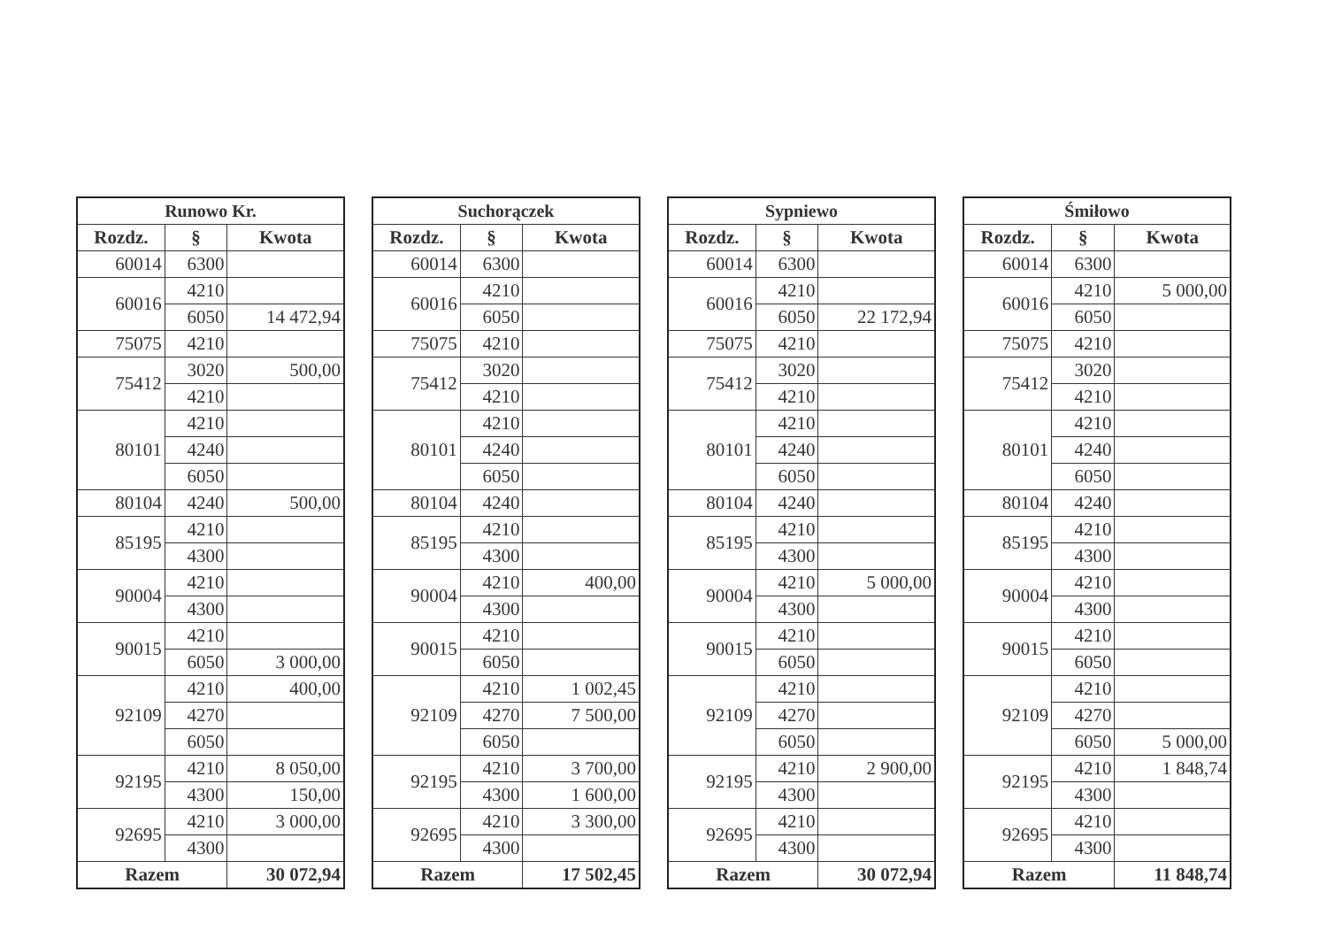| Runowo Kr. | | |
| --- | --- | --- |
| Rozdz. | § | Kwota |
| 60014 | 6300 | |
| 60016 | 4210 | |
| | 6050 | 14 472,94 |
| 75075 | 4210 | |
| 75412 | 3020 | 500,00 |
| | 4210 | |
| 80101 | 4210 | |
| | 4240 | |
| | 6050 | |
| 80104 | 4240 | 500,00 |
| 85195 | 4210 | |
| | 4300 | |
| 90004 | 4210 | |
| | 4300 | |
| 90015 | 4210 | |
| | 6050 | 3 000,00 |
| 92109 | 4210 | 400,00 |
| | 4270 | |
| | 6050 | |
| 92195 | 4210 | 8 050,00 |
| | 4300 | 150,00 |
| 92695 | 4210 | 3 000,00 |
| | 4300 | |
| Razem | | 30 072,94 |
| Suchorączek | | |
| --- | --- | --- |
| Rozdz. | § | Kwota |
| 60014 | 6300 | |
| 60016 | 4210 | |
| | 6050 | |
| 75075 | 4210 | |
| 75412 | 3020 | |
| | 4210 | |
| 80101 | 4210 | |
| | 4240 | |
| | 6050 | |
| 80104 | 4240 | |
| 85195 | 4210 | |
| | 4300 | |
| 90004 | 4210 | 400,00 |
| | 4300 | |
| 90015 | 4210 | |
| | 6050 | |
| 92109 | 4210 | 1 002,45 |
| | 4270 | 7 500,00 |
| | 6050 | |
| 92195 | 4210 | 3 700,00 |
| | 4300 | 1 600,00 |
| 92695 | 4210 | 3 300,00 |
| | 4300 | |
| Razem | | 17 502,45 |
| Sypniewo | | |
| --- | --- | --- |
| Rozdz. | § | Kwota |
| 60014 | 6300 | |
| 60016 | 4210 | |
| | 6050 | 22 172,94 |
| 75075 | 4210 | |
| 75412 | 3020 | |
| | 4210 | |
| 80101 | 4210 | |
| | 4240 | |
| | 6050 | |
| 80104 | 4240 | |
| 85195 | 4210 | |
| | 4300 | |
| 90004 | 4210 | 5 000,00 |
| | 4300 | |
| 90015 | 4210 | |
| | 6050 | |
| 92109 | 4210 | |
| | 4270 | |
| | 6050 | |
| 92195 | 4210 | 2 900,00 |
| | 4300 | |
| 92695 | 4210 | |
| | 4300 | |
| Razem | | 30 072,94 |
| Śmiłowo | | |
| --- | --- | --- |
| Rozdz. | § | Kwota |
| 60014 | 6300 | |
| 60016 | 4210 | 5 000,00 |
| | 6050 | |
| 75075 | 4210 | |
| 75412 | 3020 | |
| | 4210 | |
| 80101 | 4210 | |
| | 4240 | |
| | 6050 | |
| 80104 | 4240 | |
| 85195 | 4210 | |
| | 4300 | |
| 90004 | 4210 | |
| | 4300 | |
| 90015 | 4210 | |
| | 6050 | |
| 92109 | 4210 | |
| | 4270 | |
| | 6050 | 5 000,00 |
| 92195 | 4210 | 1 848,74 |
| | 4300 | |
| 92695 | 4210 | |
| | 4300 | |
| Razem | | 11 848,74 |